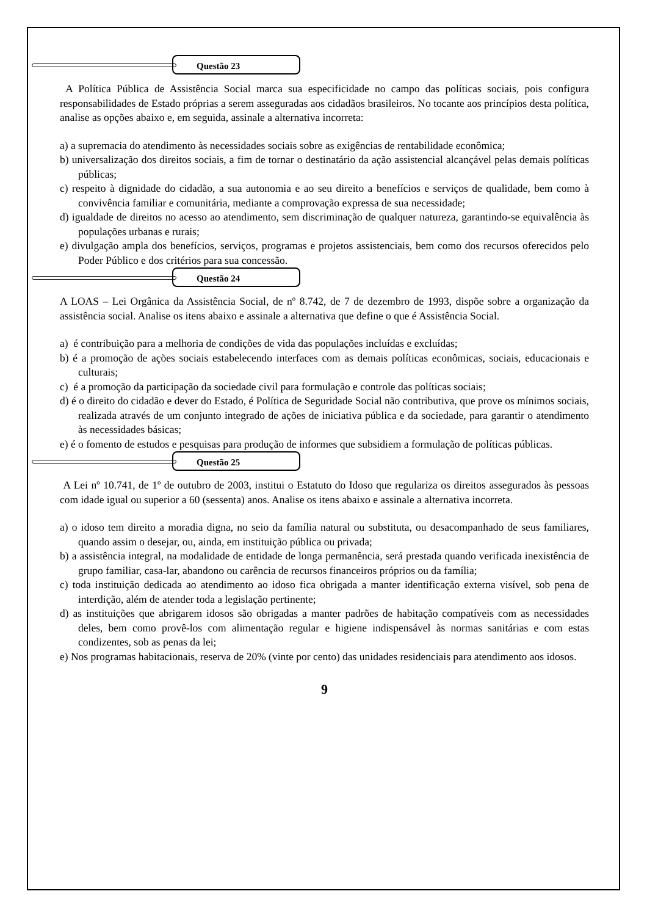Questão 23
A Política Pública de Assistência Social marca sua especificidade no campo das políticas sociais, pois configura responsabilidades de Estado próprias a serem asseguradas aos cidadãos brasileiros. No tocante aos princípios desta política, analise as opções abaixo e, em seguida, assinale a alternativa incorreta:
a) a supremacia do atendimento às necessidades sociais sobre as exigências de rentabilidade econômica;
b) universalização dos direitos sociais, a fim de tornar o destinatário da ação assistencial alcançável pelas demais políticas públicas;
c) respeito à dignidade do cidadão, a sua autonomia e ao seu direito a benefícios e serviços de qualidade, bem como à convivência familiar e comunitária, mediante a comprovação expressa de sua necessidade;
d) igualdade de direitos no acesso ao atendimento, sem discriminação de qualquer natureza, garantindo-se equivalência às populações urbanas e rurais;
e) divulgação ampla dos benefícios, serviços, programas e projetos assistenciais, bem como dos recursos oferecidos pelo Poder Público e dos critérios para sua concessão.
Questão 24
A LOAS – Lei Orgânica da Assistência Social, de nº 8.742, de 7 de dezembro de 1993, dispõe sobre a organização da assistência social. Analise os itens abaixo e assinale a alternativa que define o que é Assistência Social.
a) é contribuição para a melhoria de condições de vida das populações incluídas e excluídas;
b) é a promoção de ações sociais estabelecendo interfaces com as demais políticas econômicas, sociais, educacionais e culturais;
c) é a promoção da participação da sociedade civil para formulação e controle das políticas sociais;
d) é o direito do cidadão e dever do Estado, é Política de Seguridade Social não contributiva, que prove os mínimos sociais, realizada através de um conjunto integrado de ações de iniciativa pública e da sociedade, para garantir o atendimento às necessidades básicas;
e) é o fomento de estudos e pesquisas para produção de informes que subsidiem a formulação de políticas públicas.
Questão 25
A Lei nº 10.741, de 1º de outubro de 2003, institui o Estatuto do Idoso que regulariza os direitos assegurados às pessoas com idade igual ou superior a 60 (sessenta) anos. Analise os itens abaixo e assinale a alternativa incorreta.
a) o idoso tem direito a moradia digna, no seio da família natural ou substituta, ou desacompanhado de seus familiares, quando assim o desejar, ou, ainda, em instituição pública ou privada;
b) a assistência integral, na modalidade de entidade de longa permanência, será prestada quando verificada inexistência de grupo familiar, casa-lar, abandono ou carência de recursos financeiros próprios ou da família;
c) toda instituição dedicada ao atendimento ao idoso fica obrigada a manter identificação externa visível, sob pena de interdição, além de atender toda a legislação pertinente;
d) as instituições que abrigarem idosos são obrigadas a manter padrões de habitação compatíveis com as necessidades deles, bem como provê-los com alimentação regular e higiene indispensável às normas sanitárias e com estas condizentes, sob as penas da lei;
e) Nos programas habitacionais, reserva de 20% (vinte por cento) das unidades residenciais para atendimento aos idosos.
9